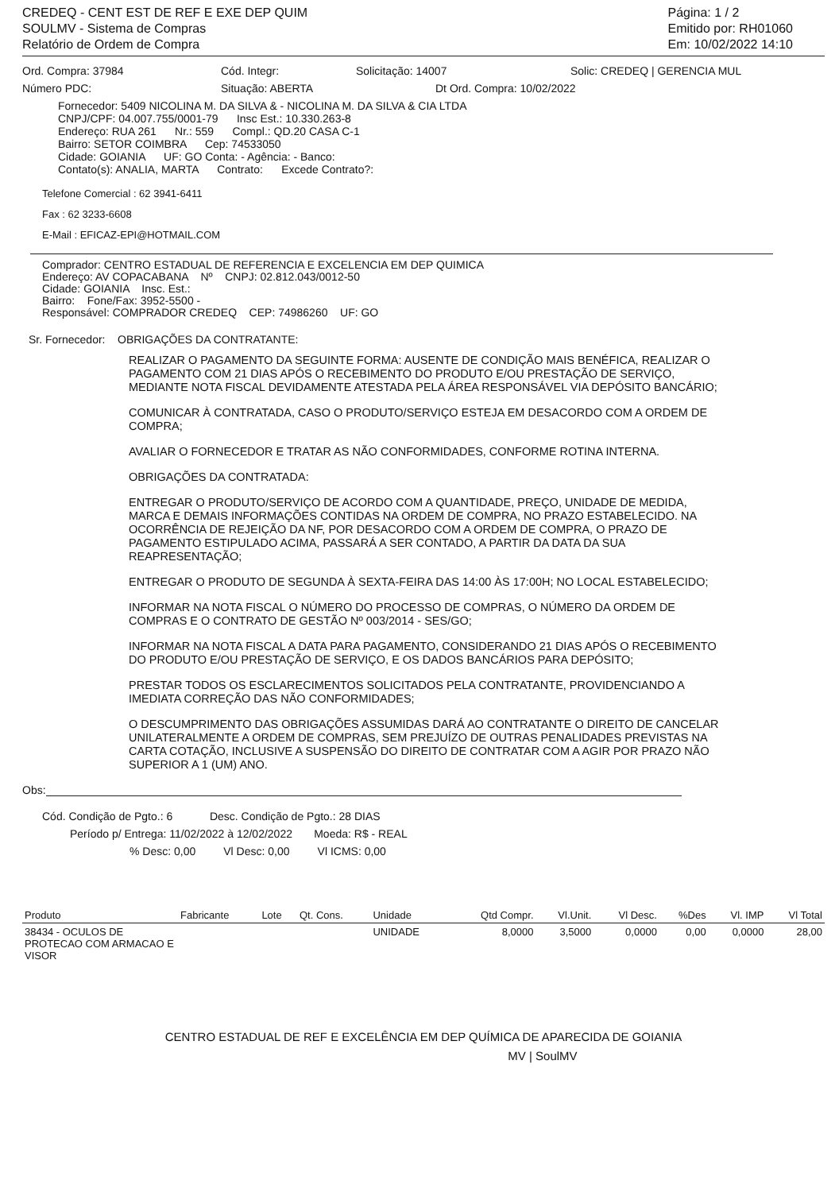CREDEQ - CENT EST DE REF E EXE DEP QUIM
SOULMV - Sistema de Compras
Relatório de Ordem de Compra
Página: 1 / 2
Emitido por: RH01060
Em: 10/02/2022 14:10
Ord. Compra: 37984 Cód. Integr: Solicitação: 14007 Solic: CREDEQ | GERENCIA MUL
Número PDC: Situação: ABERTA Dt Ord. Compra: 10/02/2022
Fornecedor: 5409 NICOLINA M. DA SILVA & - NICOLINA M. DA SILVA & CIA LTDA
CNPJ/CPF: 04.007.755/0001-79 Insc Est.: 10.330.263-8
Endereço: RUA 261 Nr.: 559 Compl.: QD.20 CASA C-1
Bairro: SETOR COIMBRA Cep: 74533050
Cidade: GOIANIA UF: GO Conta: - Agência: - Banco:
Contato(s): ANALIA, MARTA Contrato: Excede Contrato?:
Telefone Comercial : 62 3941-6411
Fax : 62 3233-6608
E-Mail : EFICAZ-EPI@HOTMAIL.COM
Comprador: CENTRO ESTADUAL DE REFERENCIA E EXCELENCIA EM DEP QUIMICA
Endereço: AV COPACABANA Nº CNPJ: 02.812.043/0012-50
Cidade: GOIANIA Insc. Est.:
Bairro: Fone/Fax: 3952-5500 -
Responsável: COMPRADOR CREDEQ CEP: 74986260 UF: GO
Sr. Fornecedor: OBRIGAÇÕES DA CONTRATANTE:
REALIZAR O PAGAMENTO DA SEGUINTE FORMA: AUSENTE DE CONDIÇÃO MAIS BENÉFICA, REALIZAR O PAGAMENTO COM 21 DIAS APÓS O RECEBIMENTO DO PRODUTO E/OU PRESTAÇÃO DE SERVIÇO, MEDIANTE NOTA FISCAL DEVIDAMENTE ATESTADA PELA ÁREA RESPONSÁVEL VIA DEPÓSITO BANCÁRIO;
COMUNICAR À CONTRATADA, CASO O PRODUTO/SERVIÇO ESTEJA EM DESACORDO COM A ORDEM DE COMPRA;
AVALIAR O FORNECEDOR E TRATAR AS NÃO CONFORMIDADES, CONFORME ROTINA INTERNA.
OBRIGAÇÕES DA CONTRATADA:
ENTREGAR O PRODUTO/SERVIÇO DE ACORDO COM A QUANTIDADE, PREÇO, UNIDADE DE MEDIDA, MARCA E DEMAIS INFORMAÇÕES CONTIDAS NA ORDEM DE COMPRA, NO PRAZO ESTABELECIDO. NA OCORRÊNCIA DE REJEIÇÃO DA NF, POR DESACORDO COM A ORDEM DE COMPRA, O PRAZO DE PAGAMENTO ESTIPULADO ACIMA, PASSARÁ A SER CONTADO, A PARTIR DA DATA DA SUA REAPRESENTAÇÃO;
ENTREGAR O PRODUTO DE SEGUNDA À SEXTA-FEIRA DAS 14:00 ÀS 17:00H; NO LOCAL ESTABELECIDO;
INFORMAR NA NOTA FISCAL O NÚMERO DO PROCESSO DE COMPRAS, O NÚMERO DA ORDEM DE COMPRAS E O CONTRATO DE GESTÃO Nº 003/2014 - SES/GO;
INFORMAR NA NOTA FISCAL A DATA PARA PAGAMENTO, CONSIDERANDO 21 DIAS APÓS O RECEBIMENTO DO PRODUTO E/OU PRESTAÇÃO DE SERVIÇO, E OS DADOS BANCÁRIOS PARA DEPÓSITO;
PRESTAR TODOS OS ESCLARECIMENTOS SOLICITADOS PELA CONTRATANTE, PROVIDENCIANDO A IMEDIATA CORREÇÃO DAS NÃO CONFORMIDADES;
O DESCUMPRIMENTO DAS OBRIGAÇÕES ASSUMIDAS DARÁ AO CONTRATANTE O DIREITO DE CANCELAR UNILATERALMENTE A ORDEM DE COMPRAS, SEM PREJUÍZO DE OUTRAS PENALIDADES PREVISTAS NA CARTA COTAÇÃO, INCLUSIVE A SUSPENSÃO DO DIREITO DE CONTRATAR COM A AGIR POR PRAZO NÃO SUPERIOR A 1 (UM) ANO.
Obs:
Cód. Condição de Pgto.: 6 Desc. Condição de Pgto.: 28 DIAS
Período p/ Entrega: 11/02/2022 à 12/02/2022 Moeda: R$ - REAL
% Desc: 0,00 Vl Desc: 0,00 Vl ICMS: 0,00
| Produto | Fabricante | Lote | Qt. Cons. | Unidade | Qtd Compr. | Vl.Unit. | Vl Desc. | %Des | Vl. IMP | Vl Total |
| --- | --- | --- | --- | --- | --- | --- | --- | --- | --- | --- |
| 38434 - OCULOS DE PROTECAO COM ARMACAO E VISOR | | | | UNIDADE | 8,0000 | 3,5000 | 0,0000 | 0,00 | 0,0000 | 28,00 |
CENTRO ESTADUAL DE REF E EXCELÊNCIA EM DEP QUÍMICA DE APARECIDA DE GOIANIA
MV | SoulMV